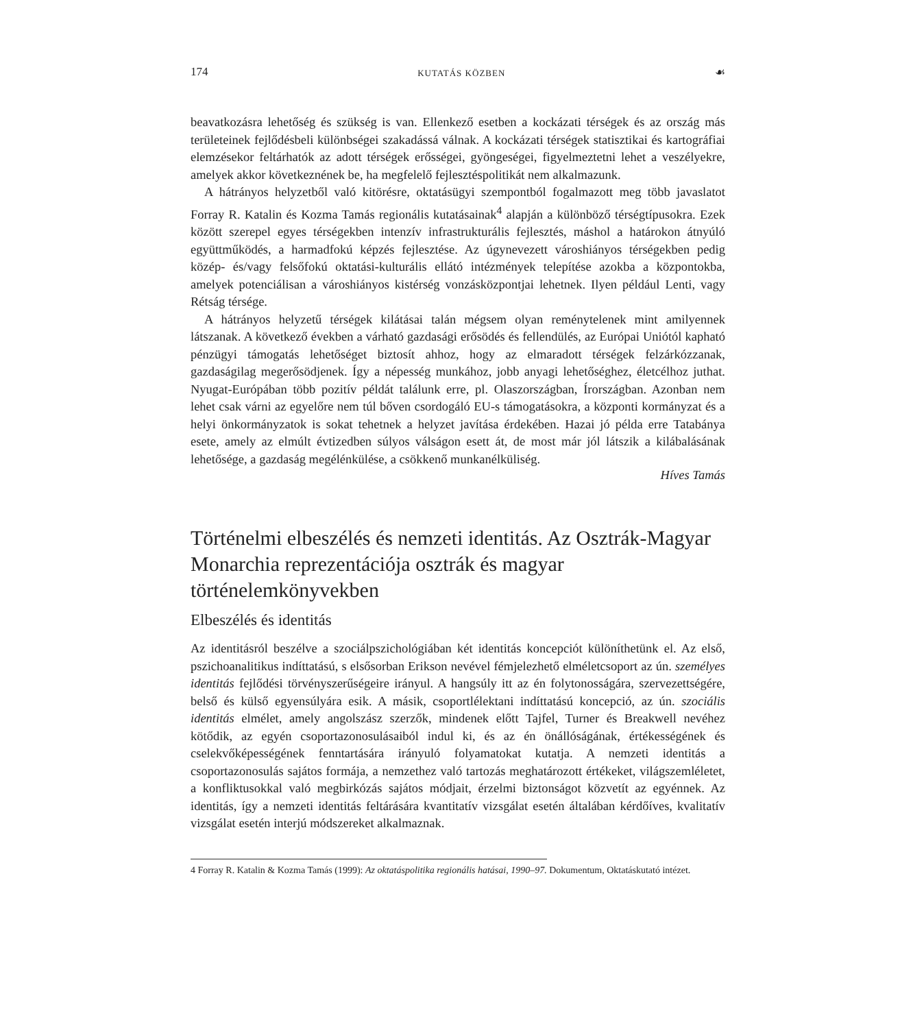174 KUTATÁS KÖZBEN ☙
beavatkozásra lehetőség és szükség is van. Ellenkező esetben a kockázati térségek és az ország más területeinek fejlődésbeli különbségei szakadássá válnak. A kockázati térségek statisztikai és kartográfiai elemzésekor feltárhatók az adott térségek erősségei, gyöngeségei, figyelmeztetni lehet a veszélyekre, amelyek akkor következnének be, ha megfelelő fejlesztéspolitikát nem alkalmazunk.
A hátrányos helyzetből való kitörésre, oktatásügyi szempontból fogalmazott meg több javaslatot Forray R. Katalin és Kozma Tamás regionális kutatásainak<sup>4</sup> alapján a különböző térségtípusokra. Ezek között szerepel egyes térségekben intenzív infrastrukturális fejlesztés, máshol a határokon átnyúló együttműködés, a harmadfokú képzés fejlesztése. Az úgynevezett városhiányos térségekben pedig közép- és/vagy felsőfokú oktatási-kulturális ellátó intézmények telepítése azokba a központokba, amelyek potenciálisan a városhiányos kistérség vonzásközpontjai lehetnek. Ilyen például Lenti, vagy Rétság térsége.
A hátrányos helyzetű térségek kilátásai talán mégsem olyan reménytelenek mint amilyennek látszanak. A következő években a várható gazdasági erősödés és fellendülés, az Európai Uniótól kapható pénzügyi támogatás lehetőséget biztosít ahhoz, hogy az elmaradott térségek felzárkózzanak, gazdaságilag megerősödjenek. Így a népesség munkához, jobb anyagi lehetőséghez, életcélhoz juthat. Nyugat-Európában több pozitív példát találunk erre, pl. Olaszországban, Írországban. Azonban nem lehet csak várni az egyelőre nem túl bőven csordogáló EU-s támogatásokra, a központi kormányzat és a helyi önkormányzatok is sokat tehetnek a helyzet javítása érdekében. Hazai jó példa erre Tatabánya esete, amely az elmúlt évtizedben súlyos válságon esett át, de most már jól látszik a kilábalásának lehetősége, a gazdaság megélénkülése, a csökkenő munkanélküliség.
Híves Tamás
Történelmi elbeszélés és nemzeti identitás. Az Osztrák-Magyar Monarchia reprezentációja osztrák és magyar történelemkönyvekben
Elbeszélés és identitás
Az identitásról beszélve a szociálpszichológiában két identitás koncepciót különíthetünk el. Az első, pszichoanalitikus indíttatású, s elsősorban Erikson nevével fémjelezhető elméletcsoport az ún. személyes identitás fejlődési törvényszerűségeire irányul. A hangsúly itt az én folytonosságára, szervezettségére, belső és külső egyensúlyára esik. A másik, csoportlélektani indíttatású koncepció, az ún. szociális identitás elmélet, amely angolszász szerzők, mindenek előtt Tajfel, Turner és Breakwell nevéhez kötődik, az egyén csoportazonosulásaiból indul ki, és az én önállóságának, értékességének és cselekvőképességének fenntartására irányuló folyamatokat kutatja. A nemzeti identitás a csoportazonosulás sajátos formája, a nemzethez való tartozás meghatározott értékeket, világszemléletet, a konfliktusokkal való megbirkózás sajátos módjait, érzelmi biztonságot közvetít az egyénnek. Az identitás, így a nemzeti identitás feltárására kvantitatív vizsgálat esetén általában kérdőíves, kvalitatív vizsgálat esetén interjú módszereket alkalmaznak.
4 Forray R. Katalin & Kozma Tamás (1999): Az oktatáspolitika regionális hatásai, 1990–97. Dokumentum, Oktatáskutató intézet.